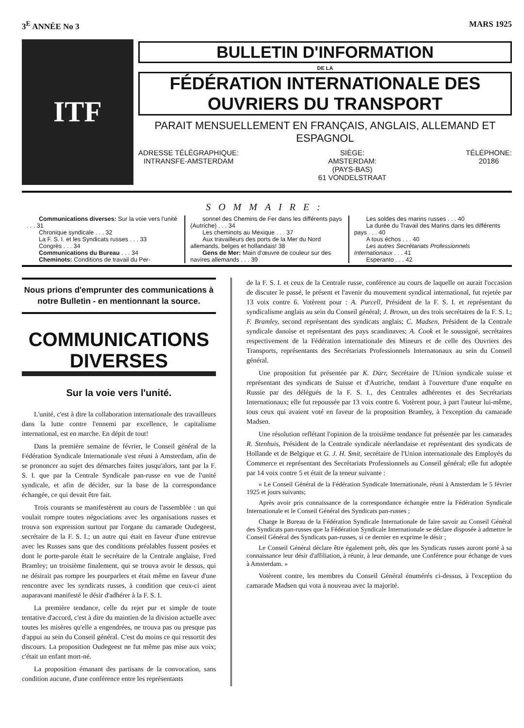3<sup>E</sup> ANNÉE No 3 MARS 1925
ITF
BULLETIN D'INFORMATION
DE LA
FÉDÉRATION INTERNATIONALE DES OUVRIERS DU TRANSPORT
PARAIT MENSUELLEMENT EN FRANÇAIS, ANGLAIS, ALLEMAND ET ESPAGNOL
ADRESSE TÉLÉGRAPHIQUE:
INTRANSFE-AMSTERDAM
SIÈGE:
AMSTERDAM:
(PAYS-BAS)
61 VONDELSTRAAT
TÉLÉPHONE:
20186
SOMMAIRE:
Communications diverses: Sur la voie vers l'unité . . . 31
Chronique syndicale . . . 32
La F. S. I. et les Syndicats russes . . . 33
Congrès . . . 34
Communications du Bureau . . . 34
Cheminots: Conditions de travail du Per-
sonnel des Chemins de Fer dans les différents pays (Autriche) . . . 34
Les cheminots au Mexique . . . 37
Aux travailleurs des ports de la Mer du Nord allemands, belges et hollandais! 38
Gens de Mer: Main d'œuvre de couleur sur des navires allemands . . . 39
Les soldes des marins russes . . . 40
La durée du Travail des Marins dans les différents pays . . . 40
A tous échos . . . 40
Les autres Secrétariats Professionnels Internationaux . . . 41
Esperanto . . . 42
Nous prions d'emprunter des communications à notre Bulletin - en mentionnant la source.
COMMUNICATIONS
DIVERSES
Sur la voie vers l'unité.
L'unité, c'est à dire la collaboration internationale des travailleurs dans la lutte contre l'ennemi par excellence, le capitalisme international, est en marche. En dépit de tout!
Dans la première semaine de février, le Conseil général de la Fédération Syndicale Internationale s'est réuni à Amsterdam, afin de se prononcer au sujet des démarches faites jusqu'alors, tant par la F. S. I. que par la Centrale Syndicale pan-russe en vue de l'unité syndicale, et afin de décider, sur la base de la correspondance échangée, ce qui devait être fait.
Trois courants se manifestèrent au cours de l'assemblée : un qui voulait rompre toutes négociations avec les organisations russes et trouva son expression surtout par l'organe du camarade Oudegeest, secrétaire de la F. S. I.; un autre qui était en faveur d'une entrevue avec les Russes sans que des conditions préalables fussent posées et dont le porte-parole était le secrétaire de la Centrale anglaise, Fred Bramley; un troisième finalement, qui se trouva avoir le dessus, qui ne désirait pas rompre les pourparlers et était même en faveur d'une rencontre avec les syndicats russes, à condition que ceux-ci aient auparavant manifesté le désir d'adhérer à la F. S. I.
La première tendance, celle du rejet pur et simple de toute tentative d'accord, c'est à dire du maintien de la division actuelle avec toutes les misères qu'elle a engendrées, ne trouva pas ou presque pas d'appui au sein du Conseil général. C'est du moins ce qui ressortit des discours. La proposition Oudegeest ne fut même pas mise aux voix; c'était un enfant mort-né.
La proposition émanant des partisans de la convocation, sans condition aucune, d'une conférence entre les représentants
de la F. S. I. et ceux de la Centrale russe, conférence au cours de laquelle on aurait l'occasion de discuter le passé, le présent et l'avenir du mouvement syndical international, fut rejetée par 13 voix contre 6. Votèrent pour : A. Purcell, Président de la F. S. I. et représentant du syndicalisme anglais au sein du Conseil général; J. Brown, un des trois secrétaires de la F. S. I.; F. Bramley, second représentant des syndicats anglais; C. Madsen, Président de la Centrale syndicale danoise et représentant des pays scandinaves; A. Cook et le soussigné, secrétaires respectivement de la Fédération internationale des Mineurs et de celle des Ouvriers des Transports, représentants des Secrétariats Professionnels Internatonaux au sein du Conseil général.
Une proposition fut présentée par K. Dürr, Secrétaire de l'Union syndicale suisse et représentant des syndicats de Suisse et d'Autriche, tendant à l'ouverture d'une enquête en Russie par des délégués de la F. S. I., des Centrales adhérentes et des Secrétariats Internationaux; elle fut repoussée par 13 voix contre 6. Votèrent pour, à part l'auteur lui-même, tous ceux qui avaient voté en faveur de la proposition Bramley, à l'exception du camarade Madsen.
Une résolution reflétant l'opinion de la troisième tendance fut présentée par les camarades R. Stenhuis, Président de la Centrale syndicale néerlandaise et représentant des syndicats de Hollande et de Belgique et G. J. H. Smit, secrétaire de l'Union internationale des Employés du Commerce et représentant des Secrétariats Professionnels au Conseil général; elle fut adoptée par 14 voix contre 5 et était de la teneur suivante :
« Le Conseil Général de la Fédération Syndicale Internationale, réuni à Amsterdam le 5 février 1925 et jours suivants;
Après avoir pris connaissance de la correspondance échangée entre la Fédération Syndicale Internationale et le Conseil Général des Syndicats pan-russes ;
Charge le Bureau de la Fédération Syndicale Internationale de faire savoir au Conseil Général des Syndicats pan-russes que la Fédération Syndicale Internationale se déclare disposée à admettre le Conseil Général des Syndicats pan-russes, si ce dernier en exprime le désir ;
Le Conseil Général déclare être également prêt, dès que les Syndicats russes auront porté à sa connaissance leur désir d'affiliation, à réunir, à leur demande, une Conférence pour échange de vues à Amsterdam. »
Votèrent contre, les membres du Conseil Général énumérés ci-dessus, à l'exception du camarade Madsen qui vota à nouveau avec la majorité.